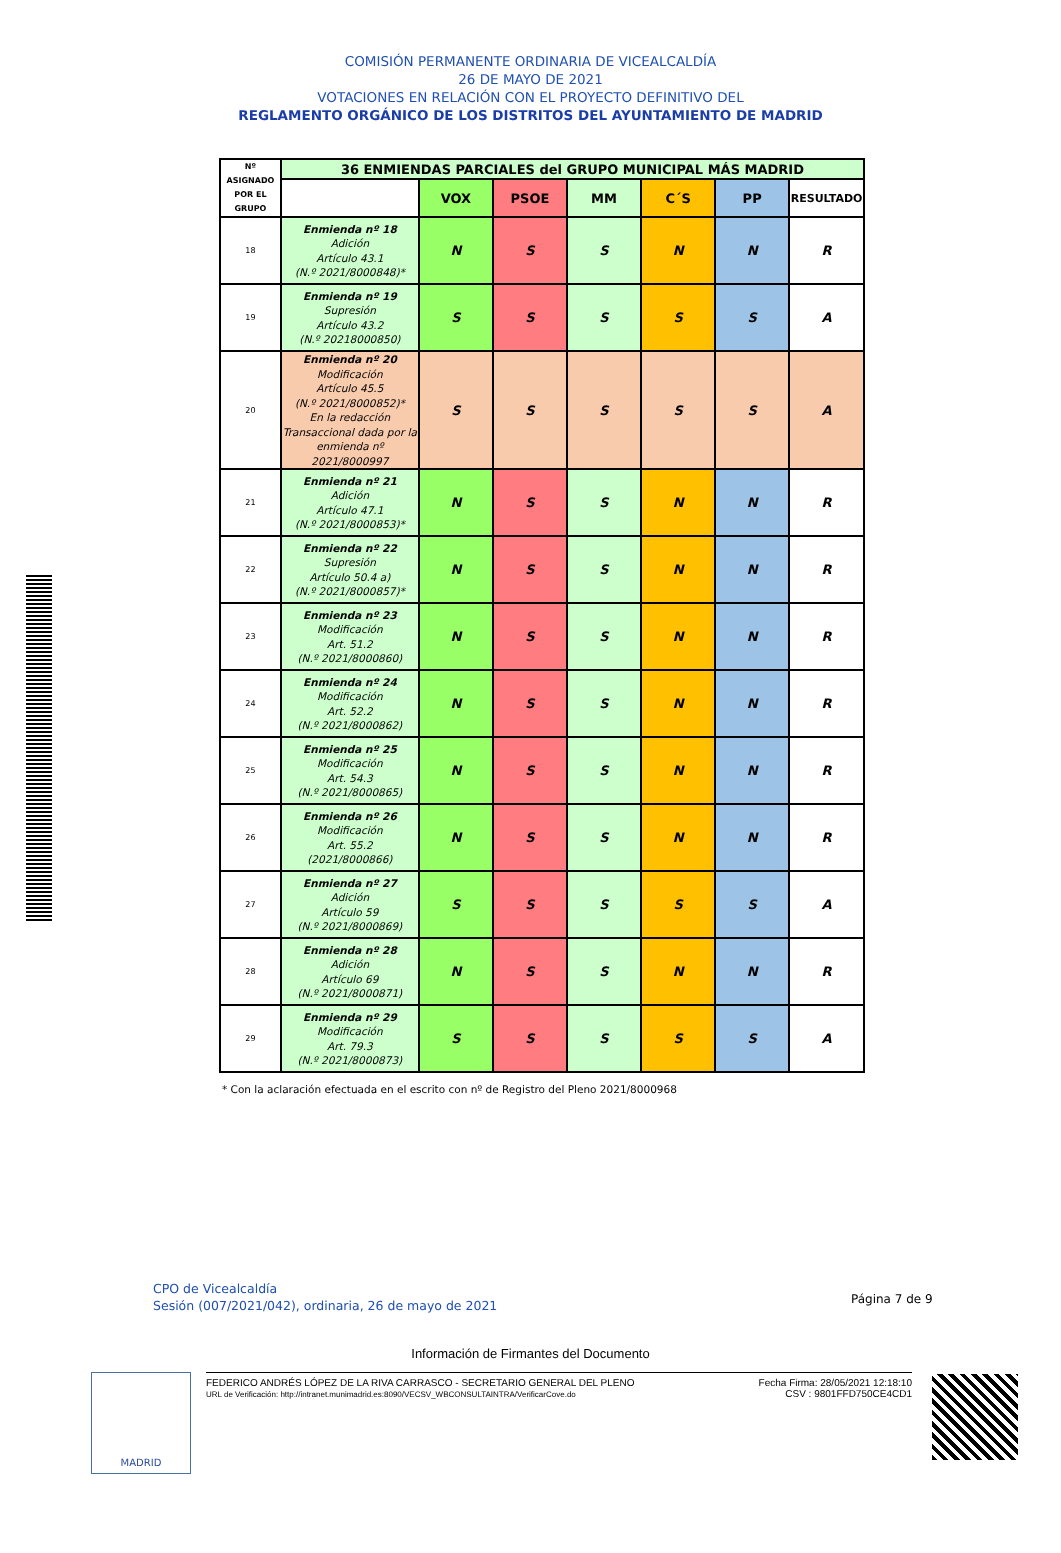COMISIÓN PERMANENTE ORDINARIA DE VICEALCALDÍA
26 DE MAYO DE 2021
VOTACIONES EN RELACIÓN CON EL PROYECTO DEFINITIVO DEL
REGLAMENTO ORGÁNICO DE LOS DISTRITOS DEL AYUNTAMIENTO DE MADRID
| Nº ASIGNADO POR EL GRUPO | 36 ENMIENDAS PARCIALES del GRUPO MUNICIPAL MÁS MADRID | | | | | | |
| --- | --- | --- | --- | --- | --- | --- | --- |
| | | VOX | PSOE | MM | C´S | PP | RESULTADO |
| 18 | Enmienda nº 18 Adición Artículo 43.1 (N.º 2021/8000848)* | N | S | S | N | N | R |
| 19 | Enmienda nº 19 Supresión Artículo 43.2 (N.º 20218000850) | S | S | S | S | S | A |
| 20 | Enmienda nº 20 Modificación Artículo 45.5 (N.º 2021/8000852)* En la redacción Transaccional dada por la enmienda nº 2021/8000997 | S | S | S | S | S | A |
| 21 | Enmienda nº 21 Adición Artículo 47.1 (N.º 2021/8000853)* | N | S | S | N | N | R |
| 22 | Enmienda nº 22 Supresión Artículo 50.4 a) (N.º 2021/8000857)* | N | S | S | N | N | R |
| 23 | Enmienda nº 23 Modificación Art. 51.2 (N.º 2021/8000860) | N | S | S | N | N | R |
| 24 | Enmienda nº 24 Modificación Art. 52.2 (N.º 2021/8000862) | N | S | S | N | N | R |
| 25 | Enmienda nº 25 Modificación Art. 54.3 (N.º 2021/8000865) | N | S | S | N | N | R |
| 26 | Enmienda nº 26 Modificación Art. 55.2 (2021/8000866) | N | S | S | N | N | R |
| 27 | Enmienda nº 27 Adición Artículo 59 (N.º 2021/8000869) | S | S | S | S | S | A |
| 28 | Enmienda nº 28 Adición Artículo 69 (N.º 2021/8000871) | N | S | S | N | N | R |
| 29 | Enmienda nº 29 Modificación Art. 79.3 (N.º 2021/8000873) | S | S | S | S | S | A |
* Con la aclaración efectuada en el escrito con nº de Registro del Pleno 2021/8000968
CPO de Vicealcaldía
Sesión (007/2021/042), ordinaria, 26 de mayo de 2021
Página 7 de 9
Información de Firmantes del Documento
MADRID
FEDERICO ANDRÉS LÓPEZ DE LA RIVA CARRASCO - SECRETARIO GENERAL DEL PLENO
URL de Verificación: http://intranet.munimadrid.es:8090/VECSV_WBCONSULTAINTRA/VerificarCove.do
Fecha Firma: 28/05/2021 12:18:10
CSV : 9801FFD750CE4CD1